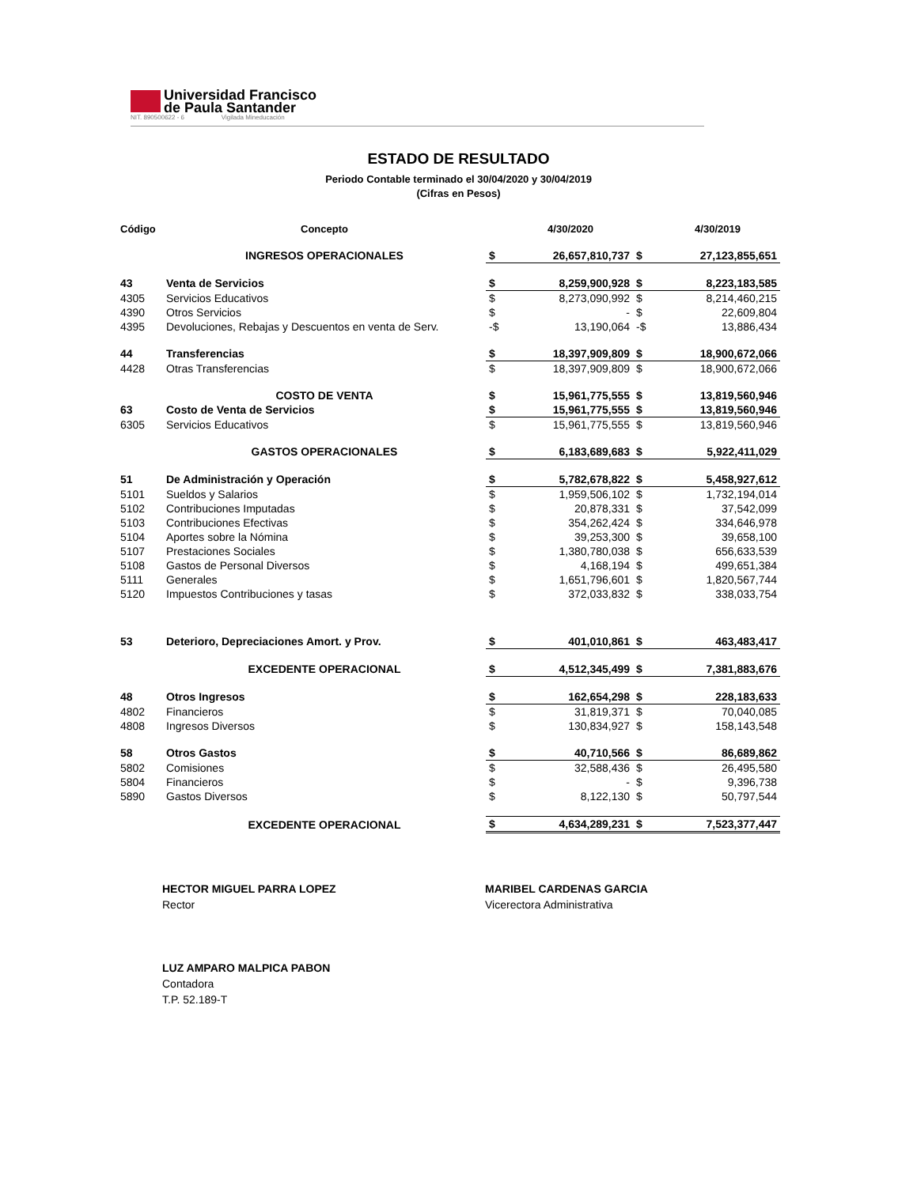Universidad Francisco
de Paula Santander
NIT. 890500622 - 6 Vigilada Mineducación
ESTADO DE RESULTADO
Periodo Contable terminado el 30/04/2020 y 30/04/2019
(Cifras en Pesos)
| Código | Concepto | | 4/30/2020 | | 4/30/2019 |
| --- | --- | --- | --- | --- | --- |
| | INGRESOS OPERACIONALES | $ | 26,657,810,737 | $ | 27,123,855,651 |
| 43 | Venta de Servicios | $ | 8,259,900,928 | $ | 8,223,183,585 |
| 4305 | Servicios Educativos | $ | 8,273,090,992 | $ | 8,214,460,215 |
| 4390 | Otros Servicios | $ | - | $ | 22,609,804 |
| 4395 | Devoluciones, Rebajas y Descuentos en venta de Serv. | -$ | 13,190,064 | -$ | 13,886,434 |
| 44 | Transferencias | $ | 18,397,909,809 | $ | 18,900,672,066 |
| 4428 | Otras Transferencias | $ | 18,397,909,809 | $ | 18,900,672,066 |
| | COSTO DE VENTA | $ | 15,961,775,555 | $ | 13,819,560,946 |
| 63 | Costo de Venta de Servicios | $ | 15,961,775,555 | $ | 13,819,560,946 |
| 6305 | Servicios Educativos | $ | 15,961,775,555 | $ | 13,819,560,946 |
| | GASTOS OPERACIONALES | $ | 6,183,689,683 | $ | 5,922,411,029 |
| 51 | De Administración y Operación | $ | 5,782,678,822 | $ | 5,458,927,612 |
| 5101 | Sueldos y Salarios | $ | 1,959,506,102 | $ | 1,732,194,014 |
| 5102 | Contribuciones Imputadas | $ | 20,878,331 | $ | 37,542,099 |
| 5103 | Contribuciones Efectivas | $ | 354,262,424 | $ | 334,646,978 |
| 5104 | Aportes sobre la Nómina | $ | 39,253,300 | $ | 39,658,100 |
| 5107 | Prestaciones Sociales | $ | 1,380,780,038 | $ | 656,633,539 |
| 5108 | Gastos de Personal Diversos | $ | 4,168,194 | $ | 499,651,384 |
| 5111 | Generales | $ | 1,651,796,601 | $ | 1,820,567,744 |
| 5120 | Impuestos Contribuciones y tasas | $ | 372,033,832 | $ | 338,033,754 |
| 53 | Deterioro, Depreciaciones Amort. y Prov. | $ | 401,010,861 | $ | 463,483,417 |
| | EXCEDENTE OPERACIONAL | $ | 4,512,345,499 | $ | 7,381,883,676 |
| 48 | Otros Ingresos | $ | 162,654,298 | $ | 228,183,633 |
| 4802 | Financieros | $ | 31,819,371 | $ | 70,040,085 |
| 4808 | Ingresos Diversos | $ | 130,834,927 | $ | 158,143,548 |
| 58 | Otros Gastos | $ | 40,710,566 | $ | 86,689,862 |
| 5802 | Comisiones | $ | 32,588,436 | $ | 26,495,580 |
| 5804 | Financieros | $ | - | $ | 9,396,738 |
| 5890 | Gastos Diversos | $ | 8,122,130 | $ | 50,797,544 |
| | EXCEDENTE OPERACIONAL | $ | 4,634,289,231 | $ | 7,523,377,447 |
HECTOR MIGUEL PARRA LOPEZ
Rector
MARIBEL CARDENAS GARCIA
Vicerectora Administrativa
LUZ AMPARO MALPICA PABON
Contadora
T.P. 52.189-T